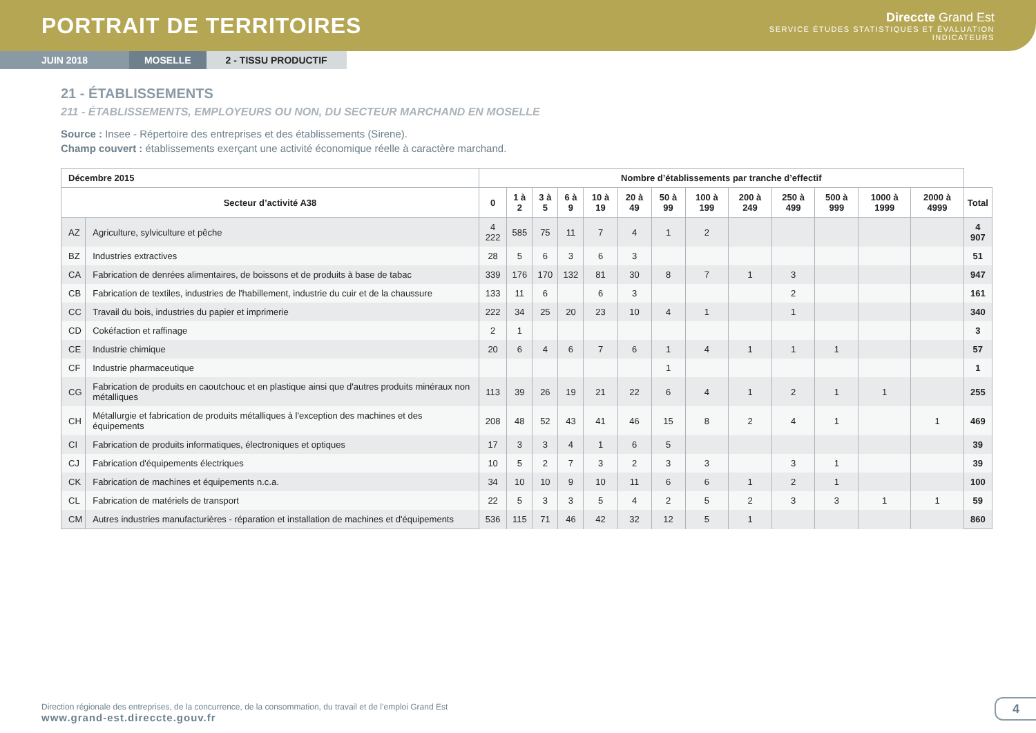PORTRAIT DE TERRITOIRES
Direccte Grand Est
SERVICE ÉTUDES STATISTIQUES ET ÉVALUATION
INDICATEURS
JUIN 2018 MOSELLE 2 - TISSU PRODUCTIF
21 - ÉTABLISSEMENTS
211 - ÉTABLISSEMENTS, EMPLOYEURS OU NON, DU SECTEUR MARCHAND EN MOSELLE
Source : Insee - Répertoire des entreprises et des établissements (Sirene).
Champ couvert : établissements exerçant une activité économique réelle à caractère marchand.
| Décembre 2015 | | Nombre d’établissements par tranche d’effectif | | | | | | | | | | | | | |
| --- | --- | --- | --- | --- | --- | --- | --- | --- | --- | --- | --- | --- | --- | --- | --- |
| Secteur d’activité A38 | | 0 | 1 à 2 | 3 à 5 | 6 à 9 | 10 à 19 | 20 à 49 | 50 à 99 | 100 à 199 | 200 à 249 | 250 à 499 | 500 à 999 | 1000 à 1999 | 2000 à 4999 | Total |
| AZ | Agriculture, sylviculture et pêche | 4 222 | 585 | 75 | 11 | 7 | 4 | 1 | 2 | | | | | | 4 907 |
| BZ | Industries extractives | 28 | 5 | 6 | 3 | 6 | 3 | | | | | | | | 51 |
| CA | Fabrication de denrées alimentaires, de boissons et de produits à base de tabac | 339 | 176 | 170 | 132 | 81 | 30 | 8 | 7 | 1 | 3 | | | | 947 |
| CB | Fabrication de textiles, industries de l'habillement, industrie du cuir et de la chaussure | 133 | 11 | 6 | | 6 | 3 | | | | 2 | | | | 161 |
| CC | Travail du bois, industries du papier et imprimerie | 222 | 34 | 25 | 20 | 23 | 10 | 4 | 1 | | 1 | | | | 340 |
| CD | Cokéfaction et raffinage | 2 | 1 | | | | | | | | | | | | 3 |
| CE | Industrie chimique | 20 | 6 | 4 | 6 | 7 | 6 | 1 | 4 | 1 | 1 | 1 | | | 57 |
| CF | Industrie pharmaceutique | | | | | | | 1 | | | | | | | 1 |
| CG | Fabrication de produits en caoutchouc et en plastique ainsi que d'autres produits minéraux non métalliques | 113 | 39 | 26 | 19 | 21 | 22 | 6 | 4 | 1 | 2 | 1 | 1 | | 255 |
| CH | Métallurgie et fabrication de produits métalliques à l'exception des machines et des équipements | 208 | 48 | 52 | 43 | 41 | 46 | 15 | 8 | 2 | 4 | 1 | | 1 | 469 |
| CI | Fabrication de produits informatiques, électroniques et optiques | 17 | 3 | 3 | 4 | 1 | 6 | 5 | | | | | | | 39 |
| CJ | Fabrication d'équipements électriques | 10 | 5 | 2 | 7 | 3 | 2 | 3 | 3 | | 3 | 1 | | | 39 |
| CK | Fabrication de machines et équipements n.c.a. | 34 | 10 | 10 | 9 | 10 | 11 | 6 | 6 | 1 | 2 | 1 | | | 100 |
| CL | Fabrication de matériels de transport | 22 | 5 | 3 | 3 | 5 | 4 | 2 | 5 | 2 | 3 | 3 | 1 | 1 | 59 |
| CM | Autres industries manufacturières - réparation et installation de machines et d'équipements | 536 | 115 | 71 | 46 | 42 | 32 | 12 | 5 | 1 | | | | | 860 |
Direction régionale des entreprises, de la concurrence, de la consommation, du travail et de l’emploi Grand Est
www.grand-est.direccte.gouv.fr
4